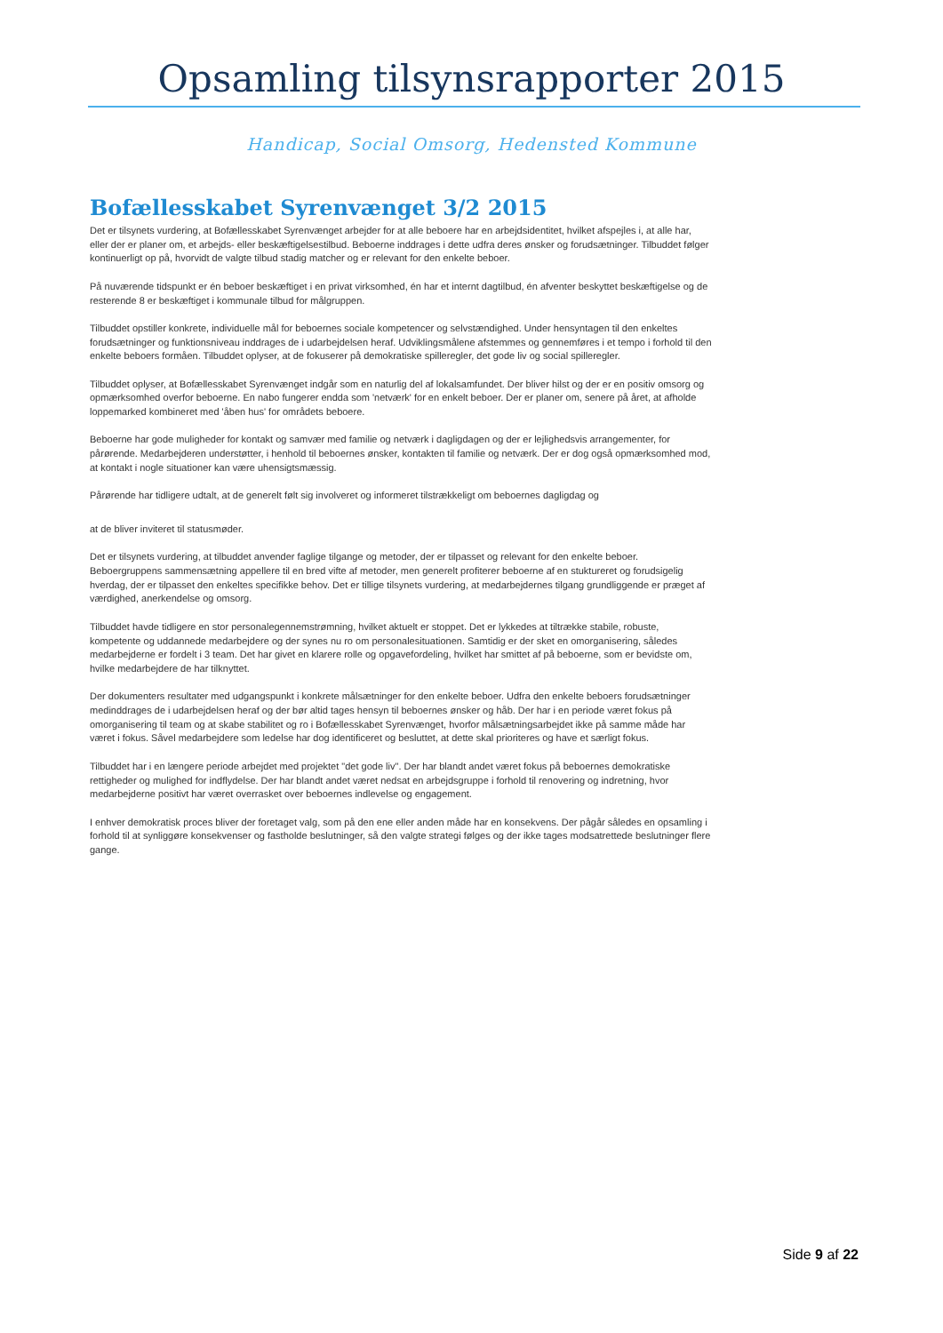Opsamling tilsynsrapporter 2015
Handicap, Social Omsorg, Hedensted Kommune
Bofællesskabet Syrenvænget 3/2 2015
Det er tilsynets vurdering, at Bofællesskabet Syrenvænget arbejder for at alle beboere har en arbejdsidentitet, hvilket afspejles i, at alle har, eller der er planer om, et arbejds- eller beskæftigelsestilbud. Beboerne inddrages i dette udfra deres ønsker og forudsætninger. Tilbuddet følger kontinuerligt op på, hvorvidt de valgte tilbud stadig matcher og er relevant for den enkelte beboer.
På nuværende tidspunkt er én beboer beskæftiget i en privat virksomhed, én har et internt dagtilbud, én afventer beskyttet beskæftigelse og de resterende 8 er beskæftiget i kommunale tilbud for målgruppen.
Tilbuddet opstiller konkrete, individuelle mål for beboernes sociale kompetencer og selvstændighed. Under hensyntagen til den enkeltes forudsætninger og funktionsniveau inddrages de i udarbejdelsen heraf. Udviklingsmålene afstemmes og gennemføres i et tempo i forhold til den enkelte beboers formåen. Tilbuddet oplyser, at de fokuserer på demokratiske spilleregler, det gode liv og social spilleregler.
Tilbuddet oplyser, at Bofællesskabet Syrenvænget indgår som en naturlig del af lokalsamfundet. Der bliver hilst og der er en positiv omsorg og opmærksomhed overfor beboerne. En nabo fungerer endda som 'netværk' for en enkelt beboer. Der er planer om, senere på året, at afholde loppemarked kombineret med 'åben hus' for områdets beboere.
Beboerne har gode muligheder for kontakt og samvær med familie og netværk i dagligdagen og der er lejlighedsvis arrangementer, for pårørende. Medarbejderen understøtter, i henhold til beboernes ønsker, kontakten til familie og netværk. Der er dog også opmærksomhed mod, at kontakt i nogle situationer kan være uhensigtsmæssig.
Pårørende har tidligere udtalt, at de generelt følt sig involveret og informeret tilstrækkeligt om beboernes dagligdag og
at de bliver inviteret til statusmøder.
Det er tilsynets vurdering, at tilbuddet anvender faglige tilgange og metoder, der er tilpasset og relevant for den enkelte beboer. Beboergruppens sammensætning appellere til en bred vifte af metoder, men generelt profiterer beboerne af en stuktureret og forudsigelig hverdag, der er tilpasset den enkeltes specifikke behov. Det er tillige tilsynets vurdering, at medarbejdernes tilgang grundliggende er præget af værdighed, anerkendelse og omsorg.
Tilbuddet havde tidligere en stor personalegennemstrømning, hvilket aktuelt er stoppet. Det er lykkedes at tiltrække stabile, robuste, kompetente og uddannede medarbejdere og der synes nu ro om personalesituationen. Samtidig er der sket en omorganisering, således medarbejderne er fordelt i 3 team. Det har givet en klarere rolle og opgavefordeling, hvilket har smittet af på beboerne, som er bevidste om, hvilke medarbejdere de har tilknyttet.
Der dokumenters resultater med udgangspunkt i konkrete målsætninger for den enkelte beboer. Udfra den enkelte beboers forudsætninger medinddrages de i udarbejdelsen heraf og der bør altid tages hensyn til beboernes ønsker og håb. Der har i en periode været fokus på omorganisering til team og at skabe stabilitet og ro i Bofællesskabet Syrenvænget, hvorfor målsætningsarbejdet ikke på samme måde har været i fokus. Såvel medarbejdere som ledelse har dog identificeret og besluttet, at dette skal prioriteres og have et særligt fokus.
Tilbuddet har i en længere periode arbejdet med projektet "det gode liv". Der har blandt andet været fokus på beboernes demokratiske rettigheder og mulighed for indflydelse. Der har blandt andet været nedsat en arbejdsgruppe i forhold til renovering og indretning, hvor medarbejderne positivt har været overrasket over beboernes indlevelse og engagement.
I enhver demokratisk proces bliver der foretaget valg, som på den ene eller anden måde har en konsekvens. Der pågår således en opsamling i forhold til at synliggøre konsekvenser og fastholde beslutninger, så den valgte strategi følges og der ikke tages modsatrettede beslutninger flere gange.
Side 9 af 22